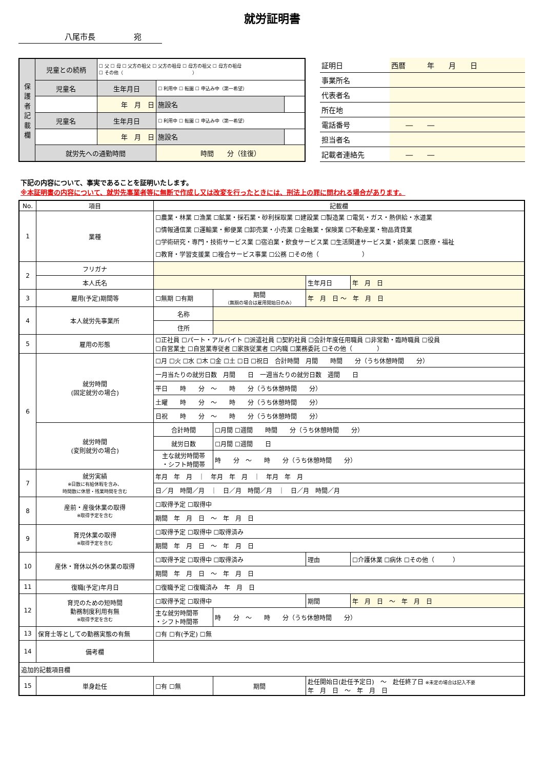就労証明書
八尾市長　　　　　宛
| 保 護 者 記 載 欄 | 児童との続柄 | ☐ 父 ☐ 母 ☐ 父方の祖父 ☐ 父方の祖母 ☐ 母方の祖父 ☐ 母方の祖母 ☐ その他（ ） | | |
| | 児童名 | 生年月日 | ☐ 利用中 ☐ 転園 ☐ 申込み中（第一希望） | |
| | | 年 月 日 | 施設名 | |
| | 児童名 | 生年月日 | ☐ 利用中 ☐ 転園 ☐ 申込み中（第一希望） | |
| | | 年 月 日 | 施設名 | |
| | 就労先への通勤時間 | | 時間 分（往復） | |
| 証明日 | 西暦 年 月 日 |
| 事業所名 | |
| 代表者名 | |
| 所在地 | |
| 電話番号 | ― ― |
| 担当者名 | |
| 記載者連絡先 | ― ― |
下記の内容について、事実であることを証明いたします。
※本証明書の内容について、就労先事業者等に無断で作成し又は改変を行ったときには、刑法上の罪に問われる場合があります。
| No. | 項目 | 記載欄 | | | |
| --- | --- | --- | --- | --- | --- |
| 1 | 業種 | ☐農業・林業 ☐漁業 ☐鉱業・採石業・砂利採取業 ☐建設業 ☐製造業 ☐電気・ガス・熱供給・水道業 ☐情報通信業 ☐運輸業・郵便業 ☐卸売業・小売業 ☐金融業・保険業 ☐不動産業・物品賃貸業 ☐学術研究・専門・技術サービス業 ☐宿泊業・飲食サービス業 ☐生活関連サービス業・娯楽業 ☐医療・福祉 ☐教育・学習支援業 ☐複合サービス事業 ☐公務 ☐その他（ ） | | | |
| 2 | フリガナ | | | | |
| | 本人氏名 | | | 生年月日 | 年 月 日 |
| 3 | 雇用(予定)期間等 | ☐無期 ☐有期 | 期間 （無期の場合は雇用開始日のみ） | 年 月 日 ～ 年 月 日 | |
| 4 | 本人就労先事業所 | 名称 | | | |
| | | 住所 | | | |
| 5 | 雇用の形態 | ☐正社員 ☐パート・アルバイト ☐派遣社員 ☐契約社員 ☐会計年度任用職員 ☐非常勤・臨時職員 ☐役員 ☐自営業主 ☐自営業専従者 ☐家族従業者 ☐内職 ☐業務委託 ☐その他（ ） | | | |
| 6 | 就労時間 (固定就労の場合) | ☐月 ☐火 ☐水 ☐木 ☐金 ☐土 ☐日 ☐祝日 合計時間 月間 時間 分（うち休憩時間 分） | | | |
| | | 一月当たりの就労日数 月間 日 一週当たりの就労日数 週間 日 | | | |
| | | 平日 時 分 ～ 時 分（うち休憩時間 分） | | | |
| | | 土曜 時 分 ～ 時 分（うち休憩時間 分） | | | |
| | | 日祝 時 分 ～ 時 分（うち休憩時間 分） | | | |
| | 就労時間 (変則就労の場合) | 合計時間 | ☐月間 ☐週間 時間 分（うち休憩時間 分） | | |
| | | 就労日数 | ☐月間 ☐週間 日 | | |
| | | 主な就労時間帯 ・シフト時間帯 | 時 分 ～ 時 分（うち休憩時間 分） | | |
| 7 | 就労実績 ※日数に有給休暇を含み、 時間数に休憩・残業時間を含む | 年月 年 月 ｜ 年月 年 月 ｜ 年月 年 月 | | | |
| | | 日／月 時間／月 ｜ 日／月 時間／月 ｜ 日／月 時間／月 | | | |
| 8 | 産前・産後休業の取得 ※取得予定を含む | ☐取得予定 ☐取得中 | | | |
| | | 期間 年 月 日 ～ 年 月 日 | | | |
| 9 | 育児休業の取得 ※取得予定を含む | ☐取得予定 ☐取得中 ☐取得済み | | | |
| | | 期間 年 月 日 ～ 年 月 日 | | | |
| 10 | 産休・育休以外の休業の取得 | ☐取得予定 ☐取得中 ☐取得済み | | 理由 | ☐介護休業 ☐病休 ☐その他（ ） |
| | | 期間 年 月 日 ～ 年 月 日 | | | |
| 11 | 復職(予定)年月日 | ☐復職予定 ☐復職済み 年 月 日 | | | |
| 12 | 育児のための短時間 勤務制度利用有無 ※取得予定を含む | ☐取得予定 ☐取得中 | | 期間 | 年 月 日 ～ 年 月 日 |
| | | 主な就労時間帯 ・シフト時間帯 | 時 分 ～ 時 分（うち休憩時間 分） | | |
| 13 | 保育士等としての勤務実態の有無 | ☐有 ☐有(予定) ☐無 | | | |
| 14 | 備考欄 | | | | |
| 追加的記載項目欄 | | | | | |
| 15 | 単身赴任 | ☐有 ☐無 | 期間 | 赴任開始日(赴任予定日) ～ 赴任終了日 ※未定の場合は記入不要 年 月 日 ～ 年 月 日 | |